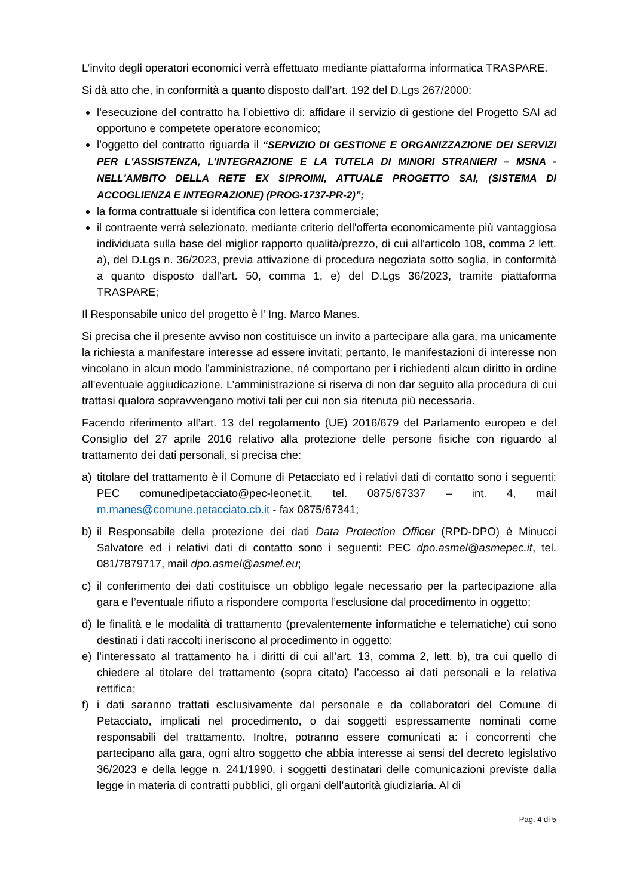L’invito degli operatori economici verrà effettuato mediante piattaforma informatica TRASPARE.
Si dà atto che, in conformità a quanto disposto dall’art. 192 del D.Lgs 267/2000:
l’esecuzione del contratto ha l’obiettivo di: affidare il servizio di gestione del Progetto SAI ad opportuno e competete operatore economico;
l’oggetto del contratto riguarda il “SERVIZIO DI GESTIONE E ORGANIZZAZIONE DEI SERVIZI PER L'ASSISTENZA, L'INTEGRAZIONE E LA TUTELA DI MINORI STRANIERI – MSNA - NELL'AMBITO DELLA RETE EX SIPROIMI, ATTUALE PROGETTO SAI, (SISTEMA DI ACCOGLIENZA E INTEGRAZIONE) (PROG-1737-PR-2)”;
la forma contrattuale si identifica con lettera commerciale;
il contraente verrà selezionato, mediante criterio dell'offerta economicamente più vantaggiosa individuata sulla base del miglior rapporto qualità/prezzo, di cui all'articolo 108, comma 2 lett. a), del D.Lgs n. 36/2023, previa attivazione di procedura negoziata sotto soglia, in conformità a quanto disposto dall’art. 50, comma 1, e) del D.Lgs 36/2023, tramite piattaforma TRASPARE;
Il Responsabile unico del progetto è l’ Ing. Marco Manes.
Si precisa che il presente avviso non costituisce un invito a partecipare alla gara, ma unicamente la richiesta a manifestare interesse ad essere invitati; pertanto, le manifestazioni di interesse non vincolano in alcun modo l’amministrazione, né comportano per i richiedenti alcun diritto in ordine all’eventuale aggiudicazione. L’amministrazione si riserva di non dar seguito alla procedura di cui trattasi qualora sopravvengano motivi tali per cui non sia ritenuta più necessaria.
Facendo riferimento all’art. 13 del regolamento (UE) 2016/679 del Parlamento europeo e del Consiglio del 27 aprile 2016 relativo alla protezione delle persone fisiche con riguardo al trattamento dei dati personali, si precisa che:
a) titolare del trattamento è il Comune di Petacciato ed i relativi dati di contatto sono i seguenti: PEC comunedipetacciato@pec-leonet.it, tel. 0875/67337 – int. 4, mail m.manes@comune.petacciato.cb.it - fax 0875/67341;
b) il Responsabile della protezione dei dati Data Protection Officer (RPD-DPO) è Minucci Salvatore ed i relativi dati di contatto sono i seguenti: PEC dpo.asmel@asmepec.it, tel. 081/7879717, mail dpo.asmel@asmel.eu;
c) il conferimento dei dati costituisce un obbligo legale necessario per la partecipazione alla gara e l’eventuale rifiuto a rispondere comporta l’esclusione dal procedimento in oggetto;
d) le finalità e le modalità di trattamento (prevalentemente informatiche e telematiche) cui sono destinati i dati raccolti ineriscono al procedimento in oggetto;
e) l’interessato al trattamento ha i diritti di cui all’art. 13, comma 2, lett. b), tra cui quello di chiedere al titolare del trattamento (sopra citato) l’accesso ai dati personali e la relativa rettifica;
f) i dati saranno trattati esclusivamente dal personale e da collaboratori del Comune di Petacciato, implicati nel procedimento, o dai soggetti espressamente nominati come responsabili del trattamento. Inoltre, potranno essere comunicati a: i concorrenti che partecipano alla gara, ogni altro soggetto che abbia interesse ai sensi del decreto legislativo 36/2023 e della legge n. 241/1990, i soggetti destinatari delle comunicazioni previste dalla legge in materia di contratti pubblici, gli organi dell’autorità giudiziaria. Al di
Pag. 4 di 5